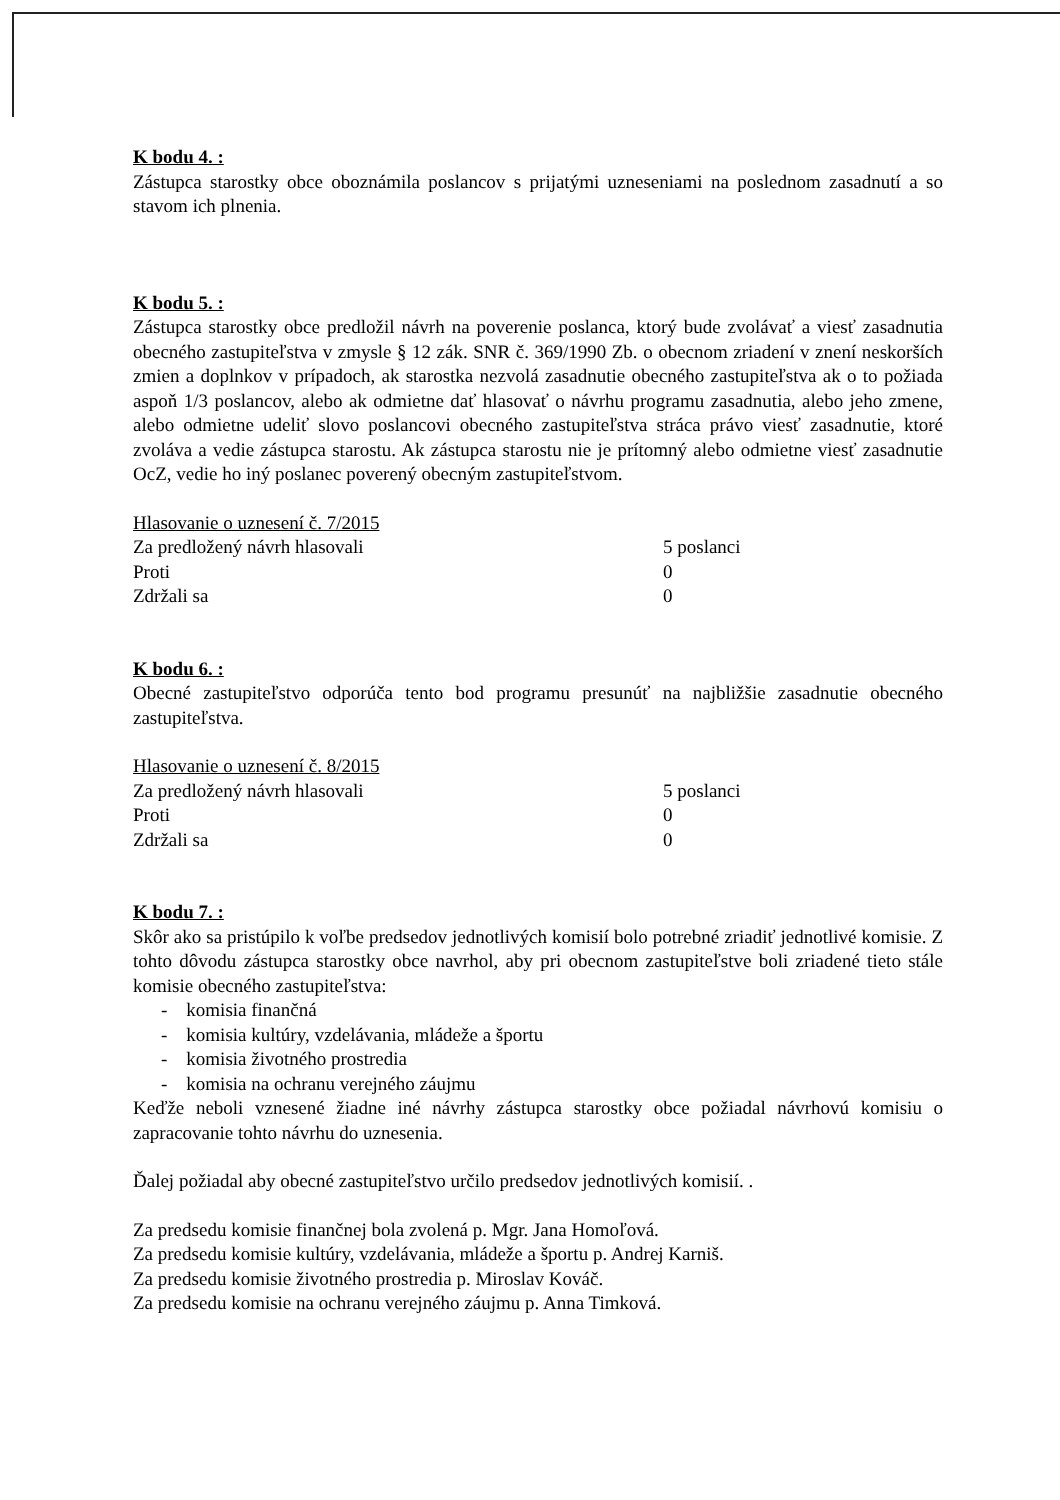K bodu 4. :
Zástupca starostky obce oboznámila poslancov s prijatými uzneseniami na poslednom zasadnutí a so stavom ich plnenia.
K bodu 5. :
Zástupca starostky obce predložil návrh na poverenie poslanca, ktorý bude zvolávať a viesť zasadnutia obecného zastupiteľstva v zmysle § 12 zák. SNR č. 369/1990 Zb. o obecnom zriadení v znení neskorších zmien a doplnkov v prípadoch, ak starostka nezvolá zasadnutie obecného zastupiteľstva ak o to požiada aspoň 1/3 poslancov, alebo ak odmietne dať hlasovať o návrhu programu zasadnutia, alebo jeho zmene, alebo odmietne udeliť slovo poslancovi obecného zastupiteľstva stráca právo viesť zasadnutie, ktoré zvoláva a vedie zástupca starostu. Ak zástupca starostu nie je prítomný alebo odmietne viesť zasadnutie OcZ, vedie ho iný poslanec poverený obecným zastupiteľstvom.
| Hlasovanie o uznesení č. 7/2015 | |
| Za predložený návrh hlasovali | 5 poslanci |
| Proti | 0 |
| Zdržali sa | 0 |
K bodu 6. :
Obecné zastupiteľstvo odporúča tento bod programu presunúť na najbližšie zasadnutie obecného zastupiteľstva.
| Hlasovanie o uznesení č. 8/2015 | |
| Za predložený návrh hlasovali | 5 poslanci |
| Proti | 0 |
| Zdržali sa | 0 |
K bodu 7. :
Skôr ako sa pristúpilo k voľbe predsedov jednotlivých komisií bolo potrebné zriadiť jednotlivé komisie. Z tohto dôvodu zástupca starostky obce navrhol, aby pri obecnom zastupiteľstve boli zriadené tieto stále komisie obecného zastupiteľstva:
- komisia finančná
- komisia kultúry, vzdelávania, mládeže a športu
- komisia životného prostredia
- komisia na ochranu verejného záujmu
Keďže neboli vznesené žiadne iné návrhy zástupca starostky obce požiadal návrhovú komisiu o zapracovanie tohto návrhu do uznesenia.
Ďalej požiadal aby obecné zastupiteľstvo určilo predsedov jednotlivých komisií. .
Za predsedu komisie finančnej bola zvolená p. Mgr. Jana Homoľová.
Za predsedu komisie kultúry, vzdelávania, mládeže a športu p. Andrej Karniš.
Za predsedu komisie životného prostredia p. Miroslav Kováč.
Za predsedu komisie na ochranu verejného záujmu p. Anna Timková.